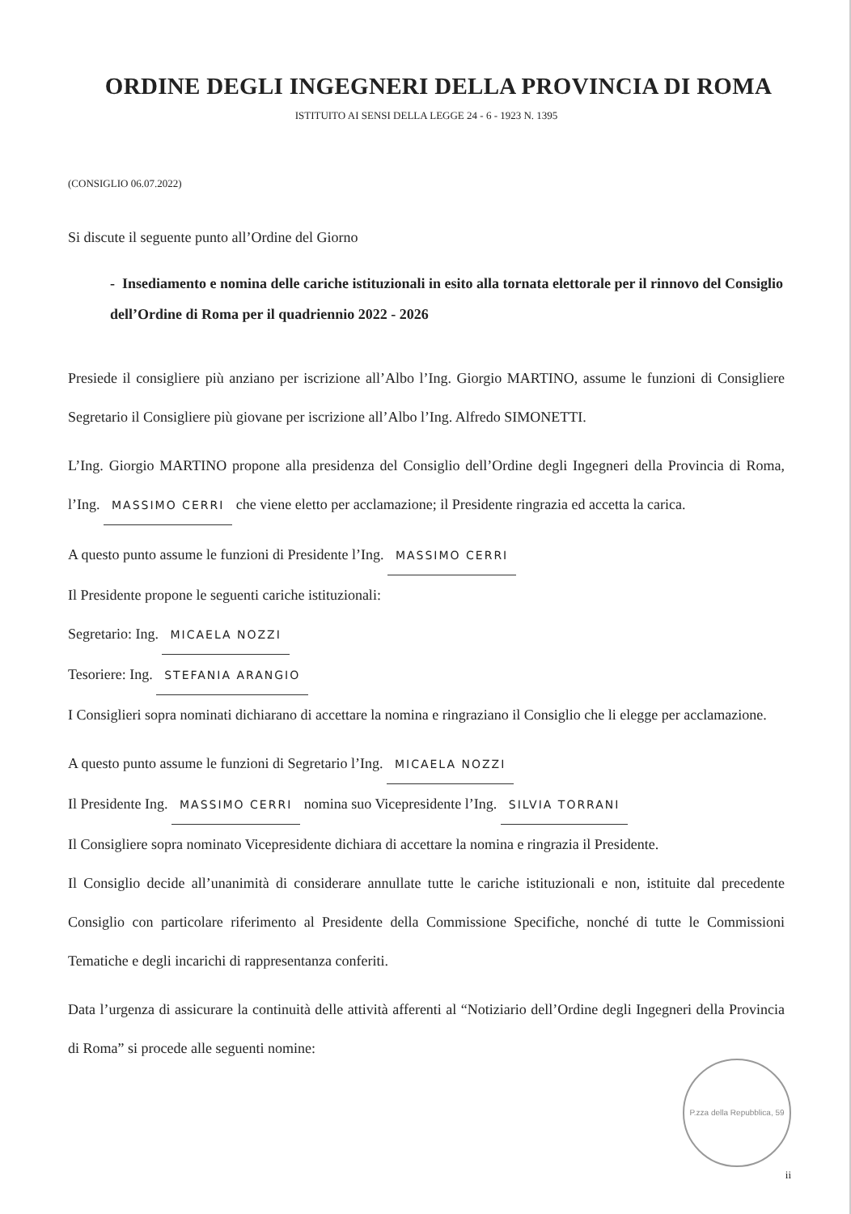ORDINE DEGLI INGEGNERI DELLA PROVINCIA DI ROMA
ISTITUITO AI SENSI DELLA LEGGE 24 - 6 - 1923 N. 1395
(CONSIGLIO 06.07.2022)
Si discute il seguente punto all’Ordine del Giorno
- Insediamento e nomina delle cariche istituzionali in esito alla tornata elettorale per il rinnovo del Consiglio dell’Ordine di Roma per il quadriennio 2022 - 2026
Presiede il consigliere più anziano per iscrizione all’Albo l’Ing. Giorgio MARTINO, assume le funzioni di Consigliere Segretario il Consigliere più giovane per iscrizione all’Albo l’Ing. Alfredo SIMONETTI.
L’Ing. Giorgio MARTINO propone alla presidenza del Consiglio dell’Ordine degli Ingegneri della Provincia di Roma, l’Ing. MASSIMO CERRI che viene eletto per acclamazione; il Presidente ringrazia ed accetta la carica.
A questo punto assume le funzioni di Presidente l’Ing. MASSIMO CERRI
Il Presidente propone le seguenti cariche istituzionali:
Segretario: Ing. MICAELA NOZZI
Tesoriere: Ing. STEFANIA ARANGIO
I Consiglieri sopra nominati dichiarano di accettare la nomina e ringraziano il Consiglio che li elegge per acclamazione.
A questo punto assume le funzioni di Segretario l’Ing. MICAELA NOZZI
Il Presidente Ing. MASSIMO CERRI nomina suo Vicepresidente l’Ing. SILVIA TORRANI
Il Consigliere sopra nominato Vicepresidente dichiara di accettare la nomina e ringrazia il Presidente.
Il Consiglio decide all’unanimità di considerare annullate tutte le cariche istituzionali e non, istituite dal precedente Consiglio con particolare riferimento al Presidente della Commissione Specifiche, nonché di tutte le Commissioni Tematiche e degli incarichi di rappresentanza conferiti.
Data l’urgenza di assicurare la continuità delle attività afferenti al “Notiziario dell’Ordine degli Ingegneri della Provincia di Roma” si procede alle seguenti nomine:
P.zza della Repubblica, 59
ii